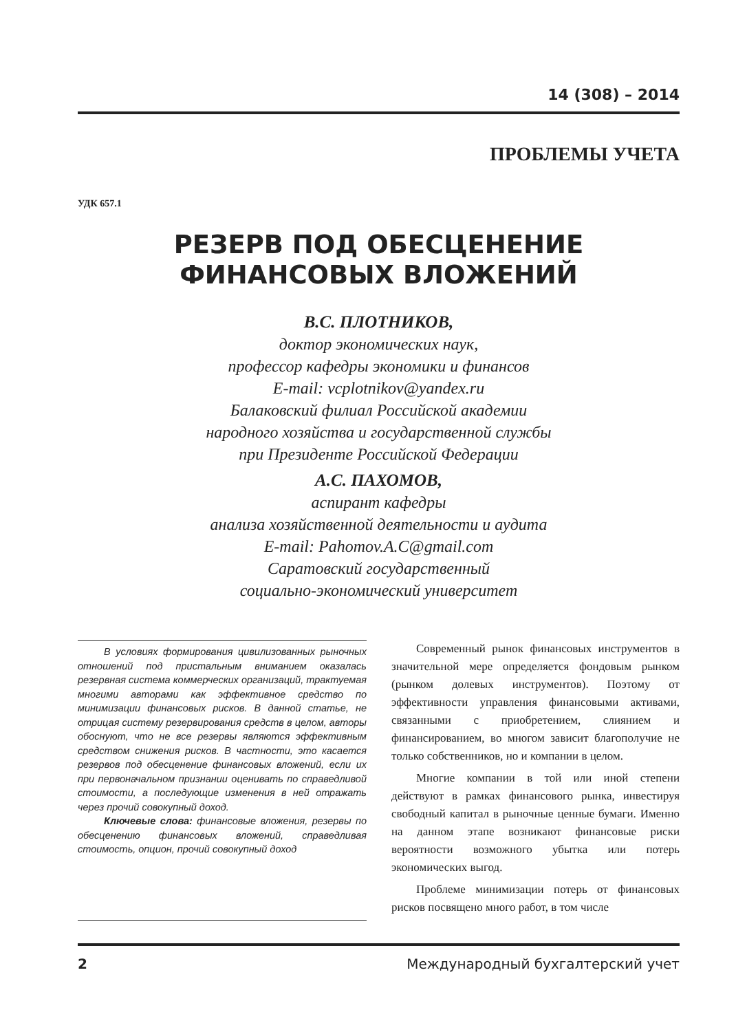14 (308) – 2014
ПРОБЛЕМЫ УЧЕТА
УДК 657.1
РЕЗЕРВ ПОД ОБЕСЦЕНЕНИЕ
ФИНАНСОВЫХ ВЛОЖЕНИЙ
В.С. ПЛОТНИКОВ,
доктор экономических наук,
профессор кафедры экономики и финансов
E-mail: vcplotnikov@yandex.ru
Балаковский филиал Российской академии
народного хозяйства и государственной службы
при Президенте Российской Федерации
А.С. ПАХОМОВ,
аспирант кафедры
анализа хозяйственной деятельности и аудита
E-mail: Pahomov.A.C@gmail.com
Саратовский государственный
социально-экономический университет
В условиях формирования цивилизованных рыночных отношений под пристальным вниманием оказалась резервная система коммерческих организаций, трактуемая многими авторами как эффективное средство по минимизации финансовых рисков. В данной статье, не отрицая систему резервирования средств в целом, авторы обоснуют, что не все резервы являются эффективным средством снижения рисков. В частности, это касается резервов под обесценение финансовых вложений, если их при первоначальном признании оценивать по справедливой стоимости, а последующие изменения в ней отражать через прочий совокупный доход.
Ключевые слова: финансовые вложения, резервы по обесценению финансовых вложений, справедливая стоимость, опцион, прочий совокупный доход
Современный рынок финансовых инструментов в значительной мере определяется фондовым рынком (рынком долевых инструментов). Поэтому от эффективности управления финансовыми активами, связанными с приобретением, слиянием и финансированием, во многом зависит благополучие не только собственников, но и компании в целом.
Многие компании в той или иной степени действуют в рамках финансового рынка, инвестируя свободный капитал в рыночные ценные бумаги. Именно на данном этапе возникают финансовые риски вероятности возможного убытка или потерь экономических выгод.
Проблеме минимизации потерь от финансовых рисков посвящено много работ, в том числе
2 Международный бухгалтерский учет